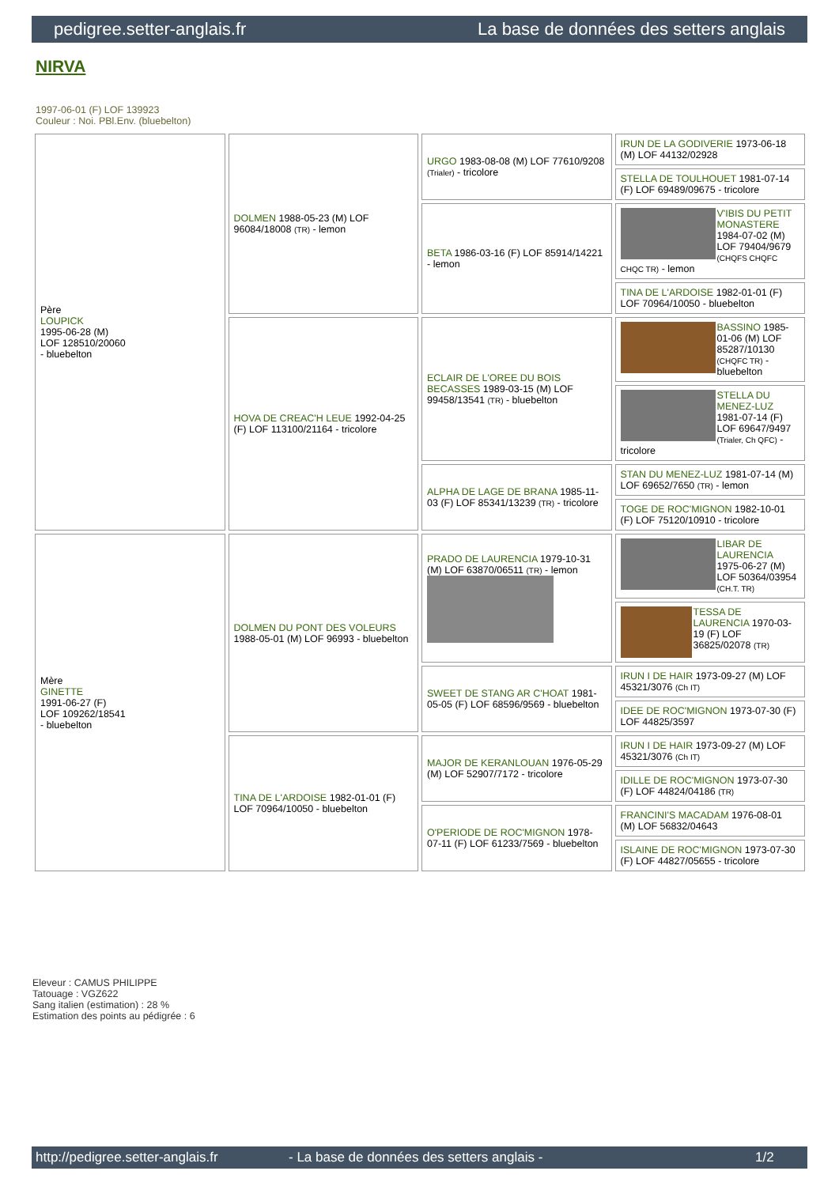pedigree.setter-anglais.fr La base de données des setters anglais
NIRVA
1997-06-01 (F) LOF 139923
Couleur : Noi. PBl.Env. (bluebelton)
| Père LOUPICK 1995-06-28 (M) LOF 128510/20060 - bluebelton | DOLMEN 1988-05-23 (M) LOF 96084/18008 (TR) - lemon | URGO 1983-08-08 (M) LOF 77610/9208 (Trialer) - tricolore | IRUN DE LA GODIVERIE 1973-06-18 (M) LOF 44132/02928 |
| | | | STELLA DE TOULHOUET 1981-07-14 (F) LOF 69489/09675 - tricolore |
| | | BETA 1986-03-16 (F) LOF 85914/14221 - lemon | V'IBIS DU PETIT MONASTERE 1984-07-02 (M) LOF 79404/9679 (CHQFS CHQFC CHQC TR) - lemon |
| | | | TINA DE L'ARDOISE 1982-01-01 (F) LOF 70964/10050 - bluebelton |
| | HOVA DE CREAC'H LEUE 1992-04-25 (F) LOF 113100/21164 - tricolore | ECLAIR DE L'OREE DU BOIS BECASSES 1989-03-15 (M) LOF 99458/13541 (TR) - bluebelton | BASSINO 1985-01-06 (M) LOF 85287/10130 (CHQFC TR) - bluebelton |
| | | | STELLA DU MENEZ-LUZ 1981-07-14 (F) LOF 69647/9497 (Trialer, Ch QFC) - tricolore |
| | | ALPHA DE LAGE DE BRANA 1985-11-03 (F) LOF 85341/13239 (TR) - tricolore | STAN DU MENEZ-LUZ 1981-07-14 (M) LOF 69652/7650 (TR) - lemon |
| | | | TOGE DE ROC'MIGNON 1982-10-01 (F) LOF 75120/10910 - tricolore |
| Mère GINETTE 1991-06-27 (F) LOF 109262/18541 - bluebelton | DOLMEN DU PONT DES VOLEURS 1988-05-01 (M) LOF 96993 - bluebelton | PRADO DE LAURENCIA 1979-10-31 (M) LOF 63870/06511 (TR) - lemon | LIBAR DE LAURENCIA 1975-06-27 (M) LOF 50364/03954 (CH.T. TR) |
| | | | TESSA DE LAURENCIA 1970-03-19 (F) LOF 36825/02078 (TR) |
| | | SWEET DE STANG AR C'HOAT 1981-05-05 (F) LOF 68596/9569 - bluebelton | IRUN I DE HAIR 1973-09-27 (M) LOF 45321/3076 (Ch IT) |
| | | | IDEE DE ROC'MIGNON 1973-07-30 (F) LOF 44825/3597 |
| | TINA DE L'ARDOISE 1982-01-01 (F) LOF 70964/10050 - bluebelton | MAJOR DE KERANLOUAN 1976-05-29 (M) LOF 52907/7172 - tricolore | IRUN I DE HAIR 1973-09-27 (M) LOF 45321/3076 (Ch IT) |
| | | | IDILLE DE ROC'MIGNON 1973-07-30 (F) LOF 44824/04186 (TR) |
| | | O'PERIODE DE ROC'MIGNON 1978-07-11 (F) LOF 61233/7569 - bluebelton | FRANCINI'S MACADAM 1976-08-01 (M) LOF 56832/04643 |
| | | | ISLAINE DE ROC'MIGNON 1973-07-30 (F) LOF 44827/05655 - tricolore |
Eleveur : CAMUS PHILIPPE
Tatouage : VGZ622
Sang italien (estimation) : 28 %
Estimation des points au pédigrée : 6
http://pedigree.setter-anglais.fr - La base de données des setters anglais - 1/2